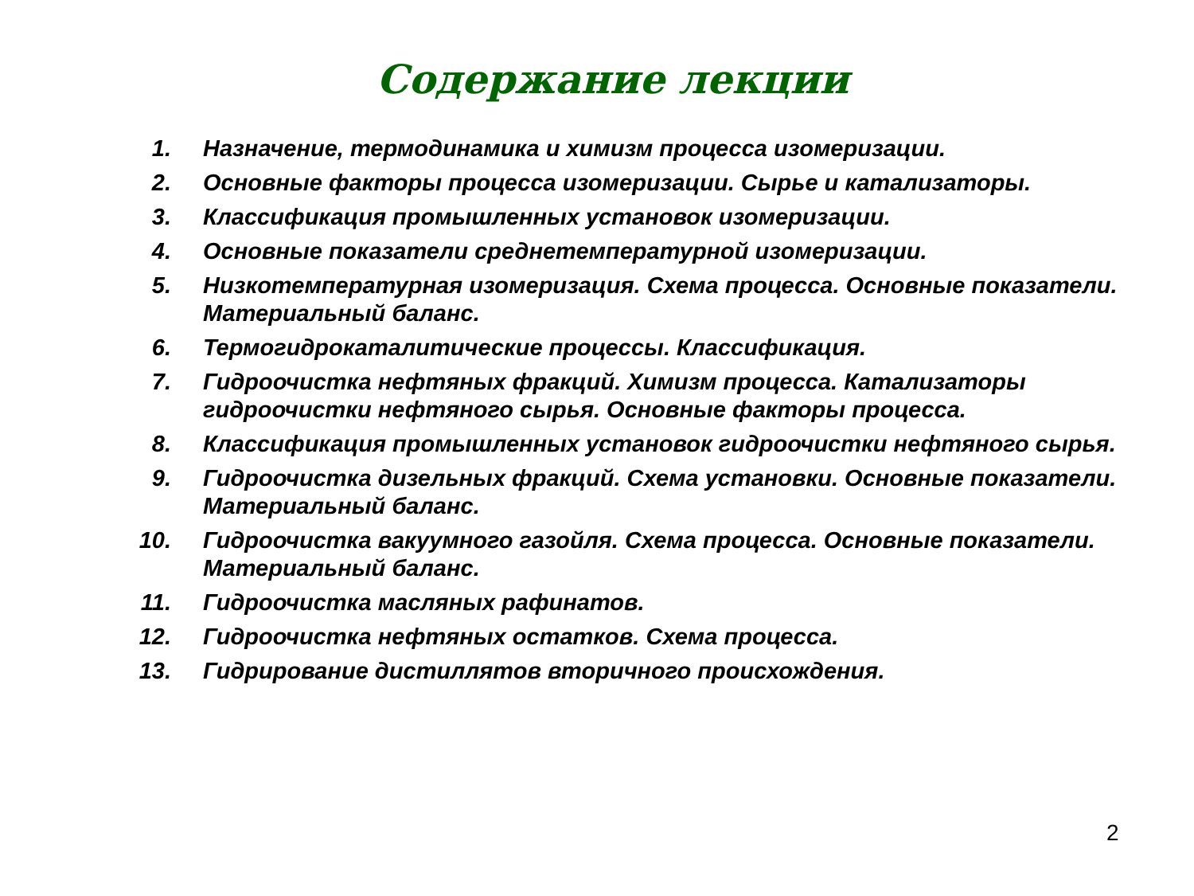Содержание лекции
1. Назначение, термодинамика и химизм процесса изомеризации.
2. Основные факторы процесса изомеризации. Сырье и катализаторы.
3. Классификация промышленных установок изомеризации.
4. Основные показатели среднетемпературной изомеризации.
5. Низкотемпературная изомеризация. Схема процесса. Основные показатели. Материальный баланс.
6. Термогидрокаталитические процессы. Классификация.
7. Гидроочистка нефтяных фракций. Химизм процесса. Катализаторы гидроочистки нефтяного сырья. Основные факторы процесса.
8. Классификация промышленных установок гидроочистки нефтяного сырья.
9. Гидроочистка дизельных фракций. Схема установки. Основные показатели. Материальный баланс.
10. Гидроочистка вакуумного газойля. Схема процесса. Основные показатели. Материальный баланс.
11. Гидроочистка масляных рафинатов.
12. Гидроочистка нефтяных остатков. Схема процесса.
13. Гидрирование дистиллятов вторичного происхождения.
2